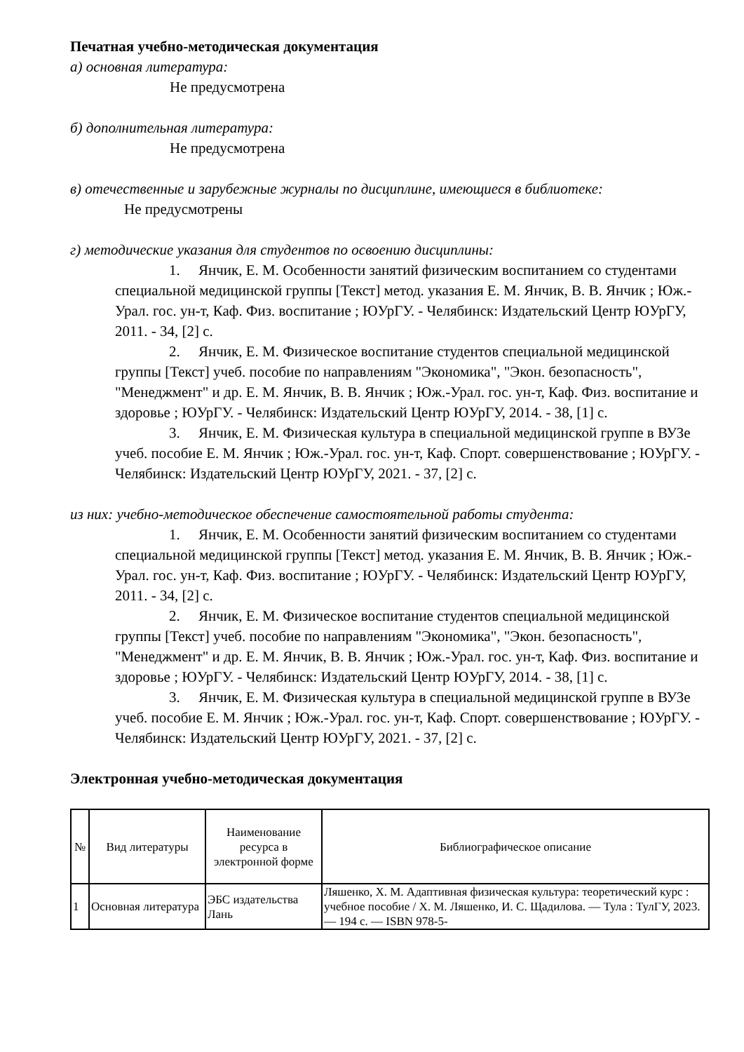Печатная учебно-методическая документация
а) основная литература:
Не предусмотрена
б) дополнительная литература:
Не предусмотрена
в) отечественные и зарубежные журналы по дисциплине, имеющиеся в библиотеке:
Не предусмотрены
г) методические указания для студентов по освоению дисциплины:
1. Янчик, Е. М. Особенности занятий физическим воспитанием со студентами специальной медицинской группы [Текст] метод. указания Е. М. Янчик, В. В. Янчик ; Юж.-Урал. гос. ун-т, Каф. Физ. воспитание ; ЮУрГУ. - Челябинск: Издательский Центр ЮУрГУ, 2011. - 34, [2] с.
2. Янчик, Е. М. Физическое воспитание студентов специальной медицинской группы [Текст] учеб. пособие по направлениям "Экономика", "Экон. безопасность", "Менеджмент" и др. Е. М. Янчик, В. В. Янчик ; Юж.-Урал. гос. ун-т, Каф. Физ. воспитание и здоровье ; ЮУрГУ. - Челябинск: Издательский Центр ЮУрГУ, 2014. - 38, [1] с.
3. Янчик, Е. М. Физическая культура в специальной медицинской группе в ВУЗе учеб. пособие Е. М. Янчик ; Юж.-Урал. гос. ун-т, Каф. Спорт. совершенствование ; ЮУрГУ. - Челябинск: Издательский Центр ЮУрГУ, 2021. - 37, [2] с.
из них: учебно-методическое обеспечение самостоятельной работы студента:
1. Янчик, Е. М. Особенности занятий физическим воспитанием со студентами специальной медицинской группы [Текст] метод. указания Е. М. Янчик, В. В. Янчик ; Юж.-Урал. гос. ун-т, Каф. Физ. воспитание ; ЮУрГУ. - Челябинск: Издательский Центр ЮУрГУ, 2011. - 34, [2] с.
2. Янчик, Е. М. Физическое воспитание студентов специальной медицинской группы [Текст] учеб. пособие по направлениям "Экономика", "Экон. безопасность", "Менеджмент" и др. Е. М. Янчик, В. В. Янчик ; Юж.-Урал. гос. ун-т, Каф. Физ. воспитание и здоровье ; ЮУрГУ. - Челябинск: Издательский Центр ЮУрГУ, 2014. - 38, [1] с.
3. Янчик, Е. М. Физическая культура в специальной медицинской группе в ВУЗе учеб. пособие Е. М. Янчик ; Юж.-Урал. гос. ун-т, Каф. Спорт. совершенствование ; ЮУрГУ. - Челябинск: Издательский Центр ЮУрГУ, 2021. - 37, [2] с.
Электронная учебно-методическая документация
| № | Вид литературы | Наименование ресурса в электронной форме | Библиографическое описание |
| --- | --- | --- | --- |
| 1 | Основная литература | ЭБС издательства Лань | Ляшенко, Х. М. Адаптивная физическая культура: теоретический курс : учебное пособие / Х. М. Ляшенко, И. С. Щадилова. — Тула : ТулГУ, 2023. — 194 с. — ISBN 978-5- |